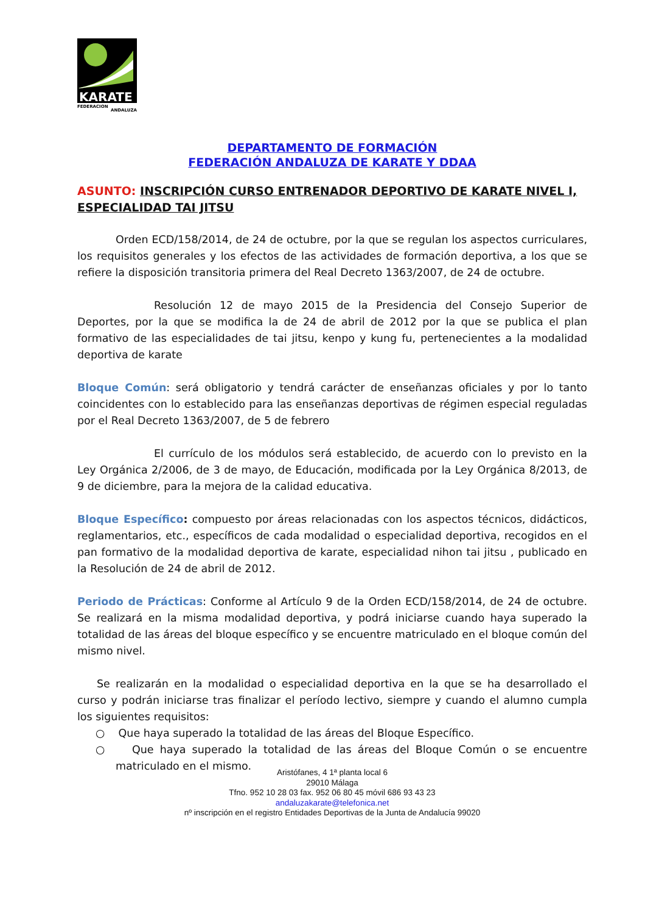KARATE
FEDERACION
ANDALUZA
DEPARTAMENTO DE FORMACIÓN
FEDERACIÓN ANDALUZA DE KARATE Y DDAA
ASUNTO: INSCRIPCIÓN CURSO ENTRENADOR DEPORTIVO DE KARATE NIVEL I, ESPECIALIDAD TAI JITSU
Orden ECD/158/2014, de 24 de octubre, por la que se regulan los aspectos curriculares, los requisitos generales y los efectos de las actividades de formación deportiva, a los que se refiere la disposición transitoria primera del Real Decreto 1363/2007, de 24 de octubre.
Resolución 12 de mayo 2015 de la Presidencia del Consejo Superior de Deportes, por la que se modifica la de 24 de abril de 2012 por la que se publica el plan formativo de las especialidades de tai jitsu, kenpo y kung fu, pertenecientes a la modalidad deportiva de karate
Bloque Común: será obligatorio y tendrá carácter de enseñanzas oficiales y por lo tanto coincidentes con lo establecido para las enseñanzas deportivas de régimen especial reguladas por el Real Decreto 1363/2007, de 5 de febrero
El currículo de los módulos será establecido, de acuerdo con lo previsto en la Ley Orgánica 2/2006, de 3 de mayo, de Educación, modificada por la Ley Orgánica 8/2013, de 9 de diciembre, para la mejora de la calidad educativa.
Bloque Específico: compuesto por áreas relacionadas con los aspectos técnicos, didácticos, reglamentarios, etc., específicos de cada modalidad o especialidad deportiva, recogidos en el pan formativo de la modalidad deportiva de karate, especialidad nihon tai jitsu , publicado en la Resolución de 24 de abril de 2012.
Periodo de Prácticas: Conforme al Artículo 9 de la Orden ECD/158/2014, de 24 de octubre. Se realizará en la misma modalidad deportiva, y podrá iniciarse cuando haya superado la totalidad de las áreas del bloque específico y se encuentre matriculado en el bloque común del mismo nivel.
Se realizarán en la modalidad o especialidad deportiva en la que se ha desarrollado el curso y podrán iniciarse tras finalizar el período lectivo, siempre y cuando el alumno cumpla los siguientes requisitos:
○ Que haya superado la totalidad de las áreas del Bloque Específico.
○ Que haya superado la totalidad de las áreas del Bloque Común o se encuentre matriculado en el mismo.
Aristófanes, 4 1ª planta local 6
29010 Málaga
Tfno. 952 10 28 03 fax. 952 06 80 45 móvil 686 93 43 23
andaluzakarate@telefonica.net
nº inscripción en el registro Entidades Deportivas de la Junta de Andalucía 99020